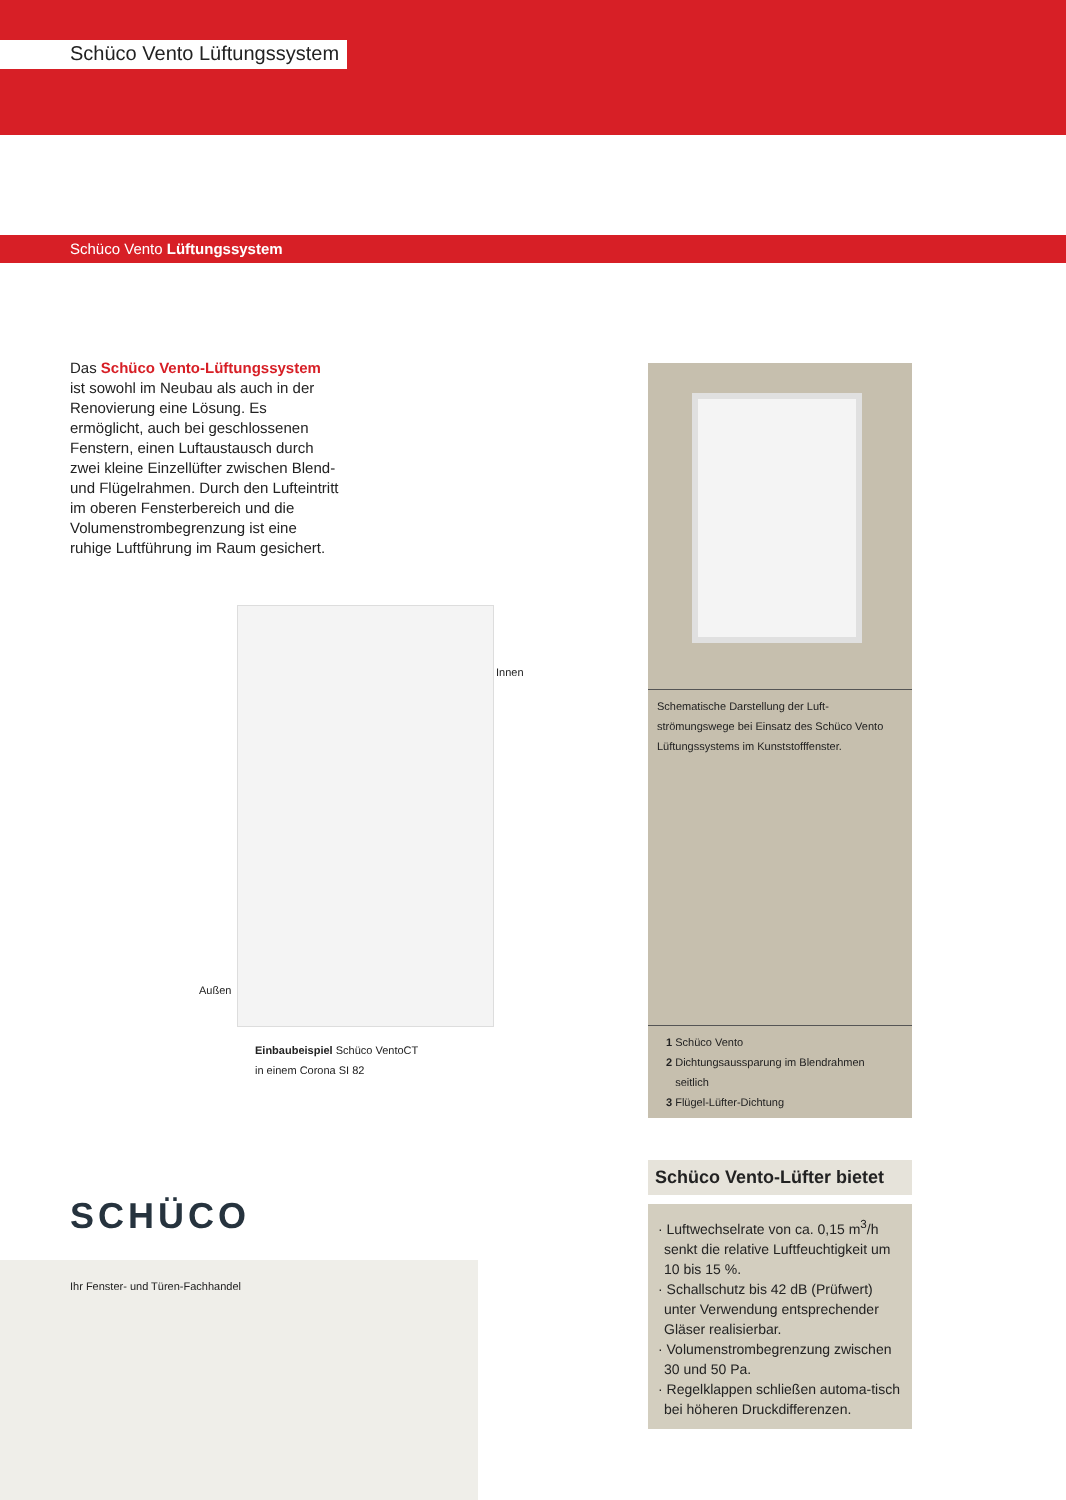Schüco Vento Lüftungssystem
Schüco Vento Lüftungssystem
Das Schüco Vento-Lüftungssystem ist sowohl im Neubau als auch in der Renovierung eine Lösung. Es ermöglicht, auch bei geschlossenen Fenstern, einen Luftaustausch durch zwei kleine Einzellüfter zwischen Blend- und Flügelrahmen. Durch den Lufteintritt im oberen Fensterbereich und die Volumenstrombegrenzung ist eine ruhige Luftführung im Raum gesichert.
Innen
Außen
Einbaubeispiel Schüco VentoCT
in einem Corona SI 82
Schematische Darstellung der Luft-
strömungswege bei Einsatz des Schüco Vento Lüftungssystems im Kunststofffenster.
1 Schüco Vento
2 Dichtungsaussparung im Blendrahmen
seitlich
3 Flügel-Lüfter-Dichtung
Schüco Vento-Lüfter bietet
· Luftwechselrate von ca. 0,15 m<sup>3</sup>/h senkt die relative Luftfeuchtigkeit um 10 bis 15 %.
· Schallschutz bis 42 dB (Prüfwert) unter Verwendung entsprechender Gläser realisierbar.
· Volumenstrombegrenzung zwischen 30 und 50 Pa.
· Regelklappen schließen automa-tisch bei höheren Druckdifferenzen.
SCHÜCO
Ihr Fenster- und Türen-Fachhandel